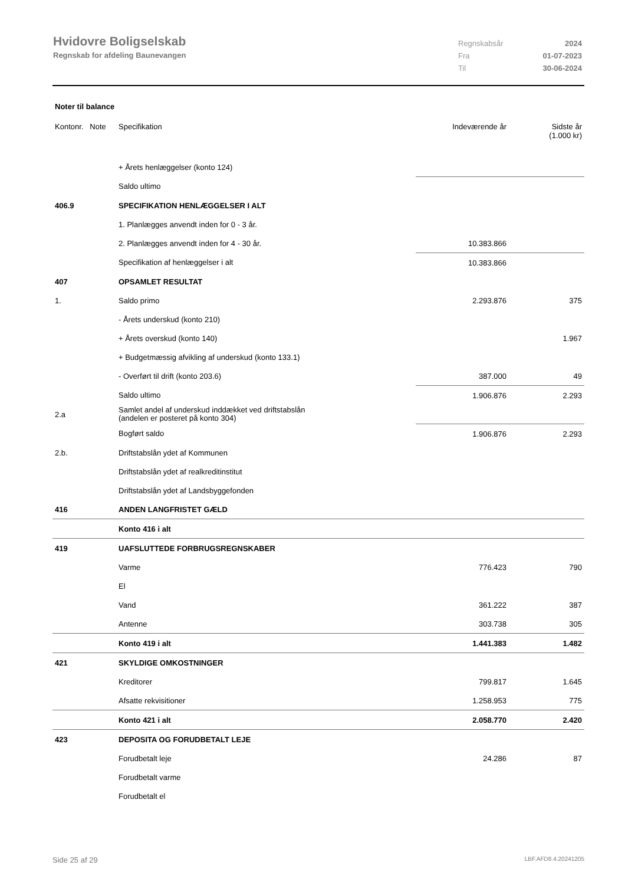Hvidovre Boligselskab
Regnskab for afdeling Baunevangen
Regnskabsår 2024 Fra 01-07-2023 Til 30-06-2024
Noter til balance
| Kontonr. Note | Specifikation | Indeværende år | Sidste år (1.000 kr) |
| --- | --- | --- | --- |
| | + Årets henlæggelser (konto 124) | | |
| | Saldo ultimo | | |
| 406.9 | SPECIFIKATION HENLÆGGELSER I ALT | | |
| | 1. Planlægges anvendt inden for 0 - 3 år. | | |
| | 2. Planlægges anvendt inden for 4 - 30 år. | 10.383.866 | |
| | Specifikation af henlæggelser i alt | 10.383.866 | |
| 407 | OPSAMLET RESULTAT | | |
| 1. | Saldo primo | 2.293.876 | 375 |
| | - Årets underskud (konto 210) | | |
| | + Årets overskud (konto 140) | | 1.967 |
| | + Budgetmæssig afvikling af underskud (konto 133.1) | | |
| | - Overført til drift (konto 203.6) | 387.000 | 49 |
| | Saldo ultimo | 1.906.876 | 2.293 |
| 2.a | Samlet andel af underskud inddækket ved driftstabslån (andelen er posteret på konto 304) | | |
| | Bogført saldo | 1.906.876 | 2.293 |
| 2.b. | Driftstabslån ydet af Kommunen | | |
| | Driftstabslån ydet af realkreditinstitut | | |
| | Driftstabslån ydet af Landsbyggefonden | | |
| 416 | ANDEN LANGFRISTET GÆLD | | |
| | Konto 416 i alt | | |
| 419 | UAFSLUTTEDE FORBRUGSREGNSKABER | | |
| | Varme | 776.423 | 790 |
| | El | | |
| | Vand | 361.222 | 387 |
| | Antenne | 303.738 | 305 |
| | Konto 419 i alt | 1.441.383 | 1.482 |
| 421 | SKYLDIGE OMKOSTNINGER | | |
| | Kreditorer | 799.817 | 1.645 |
| | Afsatte rekvisitioner | 1.258.953 | 775 |
| | Konto 421 i alt | 2.058.770 | 2.420 |
| 423 | DEPOSITA OG FORUDBETALT LEJE | | |
| | Forudbetalt leje | 24.286 | 87 |
| | Forudbetalt varme | | |
| | Forudbetalt el | | |
Side 25 af 29 LBF.AFD8.4.20241205